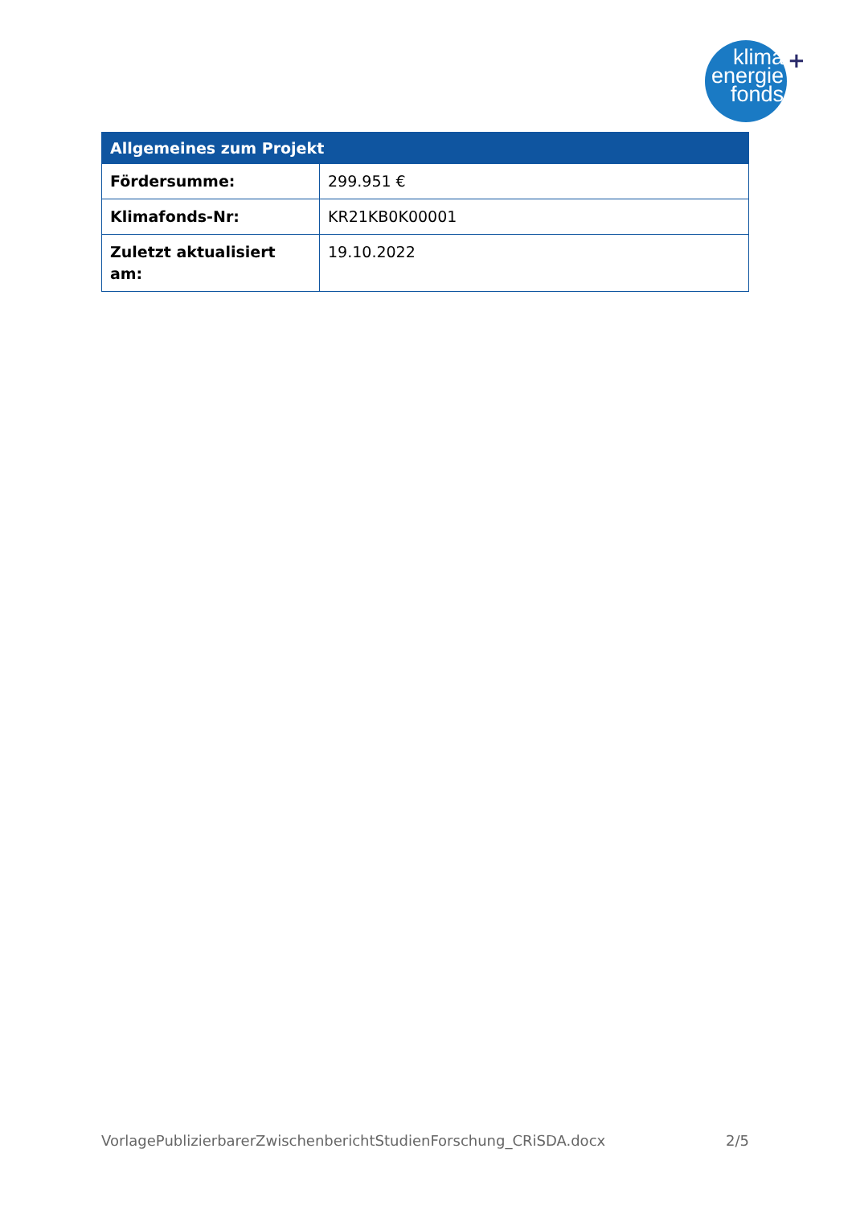klima
energie
fonds
+
| Allgemeines zum Projekt | |
| --- | --- |
| Fördersumme: | 299.951 € |
| Klimafonds-Nr: | KR21KB0K00001 |
| Zuletzt aktualisiert am: | 19.10.2022 |
VorlagePublizierbarerZwischenberichtStudienForschung_CRiSDA.docx 2/5